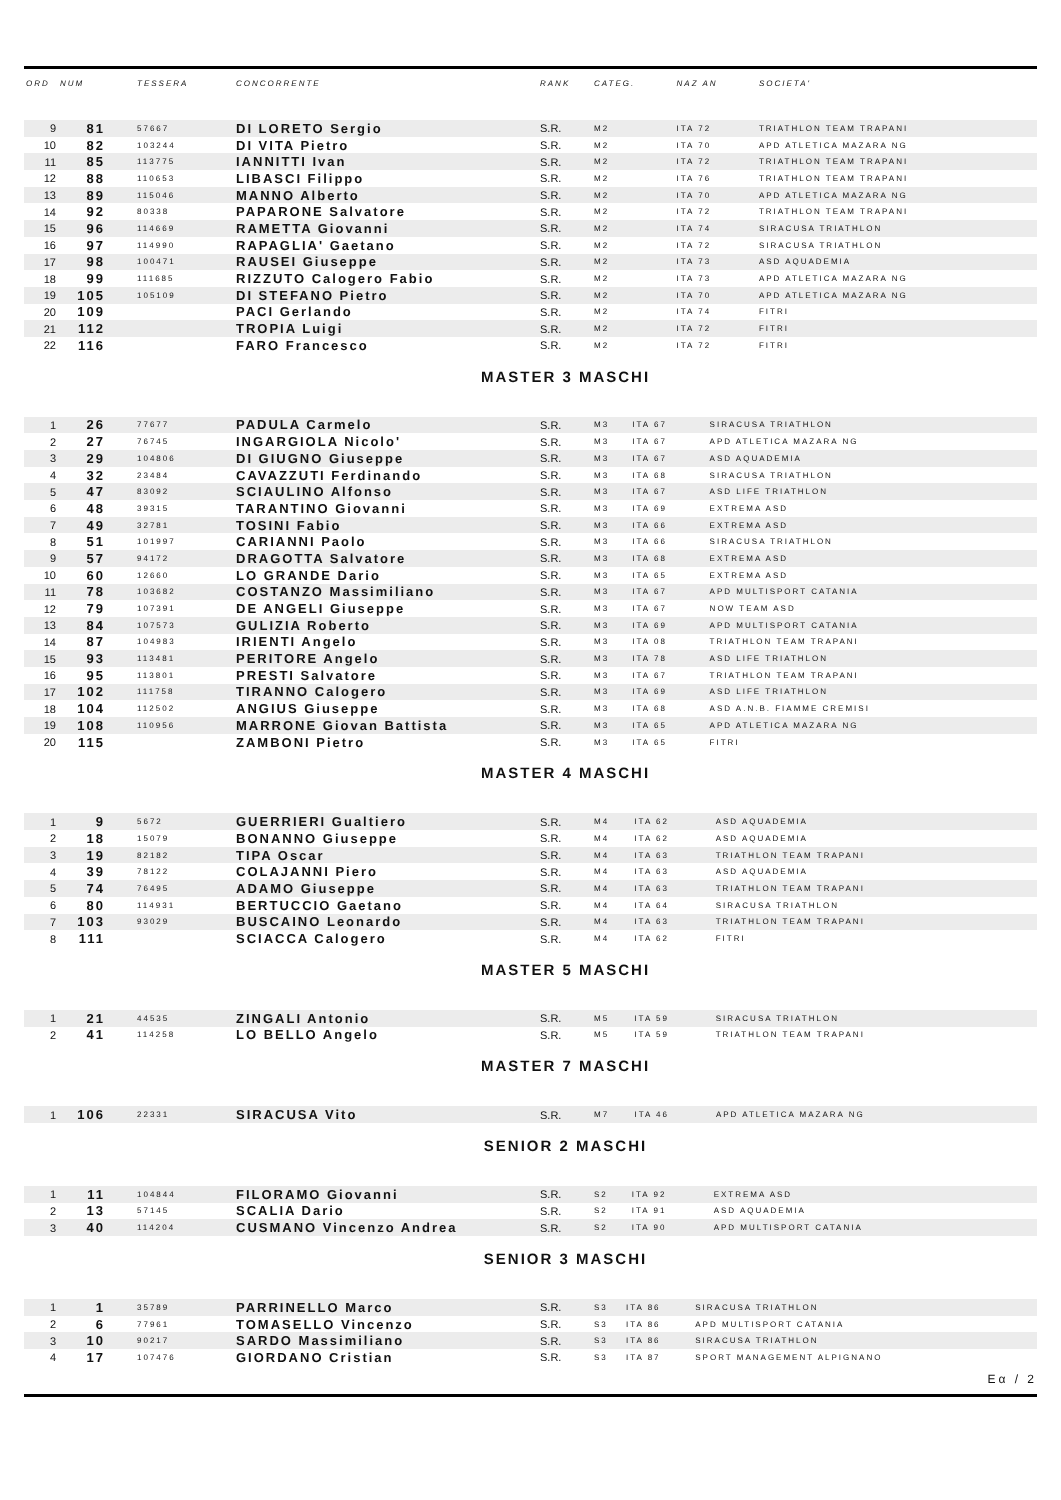| ORD | NUM | TESSERA | CONCORRENTE | RANK | CATEG. | NAZ AN | SOCIETA' |
| --- | --- | --- | --- | --- | --- | --- | --- |
| 9 | 81 | 57667 | DI LORETO Sergio | S.R. | M2 | ITA 72 | TRIATHLON TEAM TRAPANI |
| 10 | 82 | 103244 | DI VITA Pietro | S.R. | M2 | ITA 70 | APD ATLETICA MAZARA NG |
| 11 | 85 | 113775 | IANNITTI Ivan | S.R. | M2 | ITA 72 | TRIATHLON TEAM TRAPANI |
| 12 | 88 | 110653 | LIBASCI Filippo | S.R. | M2 | ITA 76 | TRIATHLON TEAM TRAPANI |
| 13 | 89 | 115046 | MANNO Alberto | S.R. | M2 | ITA 70 | APD ATLETICA MAZARA NG |
| 14 | 92 | 80338 | PAPARONE Salvatore | S.R. | M2 | ITA 72 | TRIATHLON TEAM TRAPANI |
| 15 | 96 | 114669 | RAMETTA Giovanni | S.R. | M2 | ITA 74 | SIRACUSA TRIATHLON |
| 16 | 97 | 114990 | RAPAGLIA' Gaetano | S.R. | M2 | ITA 72 | SIRACUSA TRIATHLON |
| 17 | 98 | 100471 | RAUSEI Giuseppe | S.R. | M2 | ITA 73 | ASD AQUADEMIA |
| 18 | 99 | 111685 | RIZZUTO Calogero Fabio | S.R. | M2 | ITA 73 | APD ATLETICA MAZARA NG |
| 19 | 105 | 105109 | DI STEFANO Pietro | S.R. | M2 | ITA 70 | APD ATLETICA MAZARA NG |
| 20 | 109 | | PACI Gerlando | S.R. | M2 | ITA 74 | FITRI |
| 21 | 112 | | TROPIA Luigi | S.R. | M2 | ITA 72 | FITRI |
| 22 | 116 | | FARO Francesco | S.R. | M2 | ITA 72 | FITRI |
MASTER 3 MASCHI
| 1 | 26 | 77677 | PADULA Carmelo | S.R. | M3 | ITA 67 | SIRACUSA TRIATHLON |
| 2 | 27 | 76745 | INGARGIOLA Nicolo' | S.R. | M3 | ITA 67 | APD ATLETICA MAZARA NG |
| 3 | 29 | 104806 | DI GIUGNO Giuseppe | S.R. | M3 | ITA 67 | ASD AQUADEMIA |
| 4 | 32 | 23484 | CAVAZZUTI Ferdinando | S.R. | M3 | ITA 68 | SIRACUSA TRIATHLON |
| 5 | 47 | 83092 | SCIAULINO Alfonso | S.R. | M3 | ITA 67 | ASD LIFE TRIATHLON |
| 6 | 48 | 39315 | TARANTINO Giovanni | S.R. | M3 | ITA 69 | EXTREMA ASD |
| 7 | 49 | 32781 | TOSINI Fabio | S.R. | M3 | ITA 66 | EXTREMA ASD |
| 8 | 51 | 101997 | CARIANNI Paolo | S.R. | M3 | ITA 66 | SIRACUSA TRIATHLON |
| 9 | 57 | 94172 | DRAGOTTA Salvatore | S.R. | M3 | ITA 68 | EXTREMA ASD |
| 10 | 60 | 12660 | LO GRANDE Dario | S.R. | M3 | ITA 65 | EXTREMA ASD |
| 11 | 78 | 103682 | COSTANZO Massimiliano | S.R. | M3 | ITA 67 | APD MULTISPORT CATANIA |
| 12 | 79 | 107391 | DE ANGELI Giuseppe | S.R. | M3 | ITA 67 | NOW TEAM ASD |
| 13 | 84 | 107573 | GULIZIA Roberto | S.R. | M3 | ITA 69 | APD MULTISPORT CATANIA |
| 14 | 87 | 104983 | IRIENTI Angelo | S.R. | M3 | ITA 08 | TRIATHLON TEAM TRAPANI |
| 15 | 93 | 113481 | PERITORE Angelo | S.R. | M3 | ITA 78 | ASD LIFE TRIATHLON |
| 16 | 95 | 113801 | PRESTI Salvatore | S.R. | M3 | ITA 67 | TRIATHLON TEAM TRAPANI |
| 17 | 102 | 111758 | TIRANNO Calogero | S.R. | M3 | ITA 69 | ASD LIFE TRIATHLON |
| 18 | 104 | 112502 | ANGIUS Giuseppe | S.R. | M3 | ITA 68 | ASD A.N.B. FIAMME CREMISI |
| 19 | 108 | 110956 | MARRONE Giovan Battista | S.R. | M3 | ITA 65 | APD ATLETICA MAZARA NG |
| 20 | 115 | | ZAMBONI Pietro | S.R. | M3 | ITA 65 | FITRI |
MASTER 4 MASCHI
| 1 | 9 | 5672 | GUERRIERI Gualtiero | S.R. | M4 | ITA 62 | ASD AQUADEMIA |
| 2 | 18 | 15079 | BONANNO Giuseppe | S.R. | M4 | ITA 62 | ASD AQUADEMIA |
| 3 | 19 | 82182 | TIPA Oscar | S.R. | M4 | ITA 63 | TRIATHLON TEAM TRAPANI |
| 4 | 39 | 78122 | COLAJANNI Piero | S.R. | M4 | ITA 63 | ASD AQUADEMIA |
| 5 | 74 | 76495 | ADAMO Giuseppe | S.R. | M4 | ITA 63 | TRIATHLON TEAM TRAPANI |
| 6 | 80 | 114931 | BERTUCCIO Gaetano | S.R. | M4 | ITA 64 | SIRACUSA TRIATHLON |
| 7 | 103 | 93029 | BUSCAINO Leonardo | S.R. | M4 | ITA 63 | TRIATHLON TEAM TRAPANI |
| 8 | 111 | | SCIACCA Calogero | S.R. | M4 | ITA 62 | FITRI |
MASTER 5 MASCHI
| 1 | 21 | 44535 | ZINGALI Antonio | S.R. | M5 | ITA 59 | SIRACUSA TRIATHLON |
| 2 | 41 | 114258 | LO BELLO Angelo | S.R. | M5 | ITA 59 | TRIATHLON TEAM TRAPANI |
MASTER 7 MASCHI
| 1 | 106 | 22331 | SIRACUSA Vito | S.R. | M7 | ITA 46 | APD ATLETICA MAZARA NG |
SENIOR 2 MASCHI
| 1 | 11 | 104844 | FILORAMO Giovanni | S.R. | S2 | ITA 92 | EXTREMA ASD |
| 2 | 13 | 57145 | SCALIA Dario | S.R. | S2 | ITA 91 | ASD AQUADEMIA |
| 3 | 40 | 114204 | CUSMANO Vincenzo Andrea | S.R. | S2 | ITA 90 | APD MULTISPORT CATANIA |
SENIOR 3 MASCHI
| 1 | 1 | 35789 | PARRINELLO Marco | S.R. | S3 | ITA 86 | SIRACUSA TRIATHLON |
| 2 | 6 | 77961 | TOMASELLO Vincenzo | S.R. | S3 | ITA 86 | APD MULTISPORT CATANIA |
| 3 | 10 | 90217 | SARDO Massimiliano | S.R. | S3 | ITA 86 | SIRACUSA TRIATHLON |
| 4 | 17 | 107476 | GIORDANO Cristian | S.R. | S3 | ITA 87 | SPORT MANAGEMENT ALPIGNANO |
Eα / 2